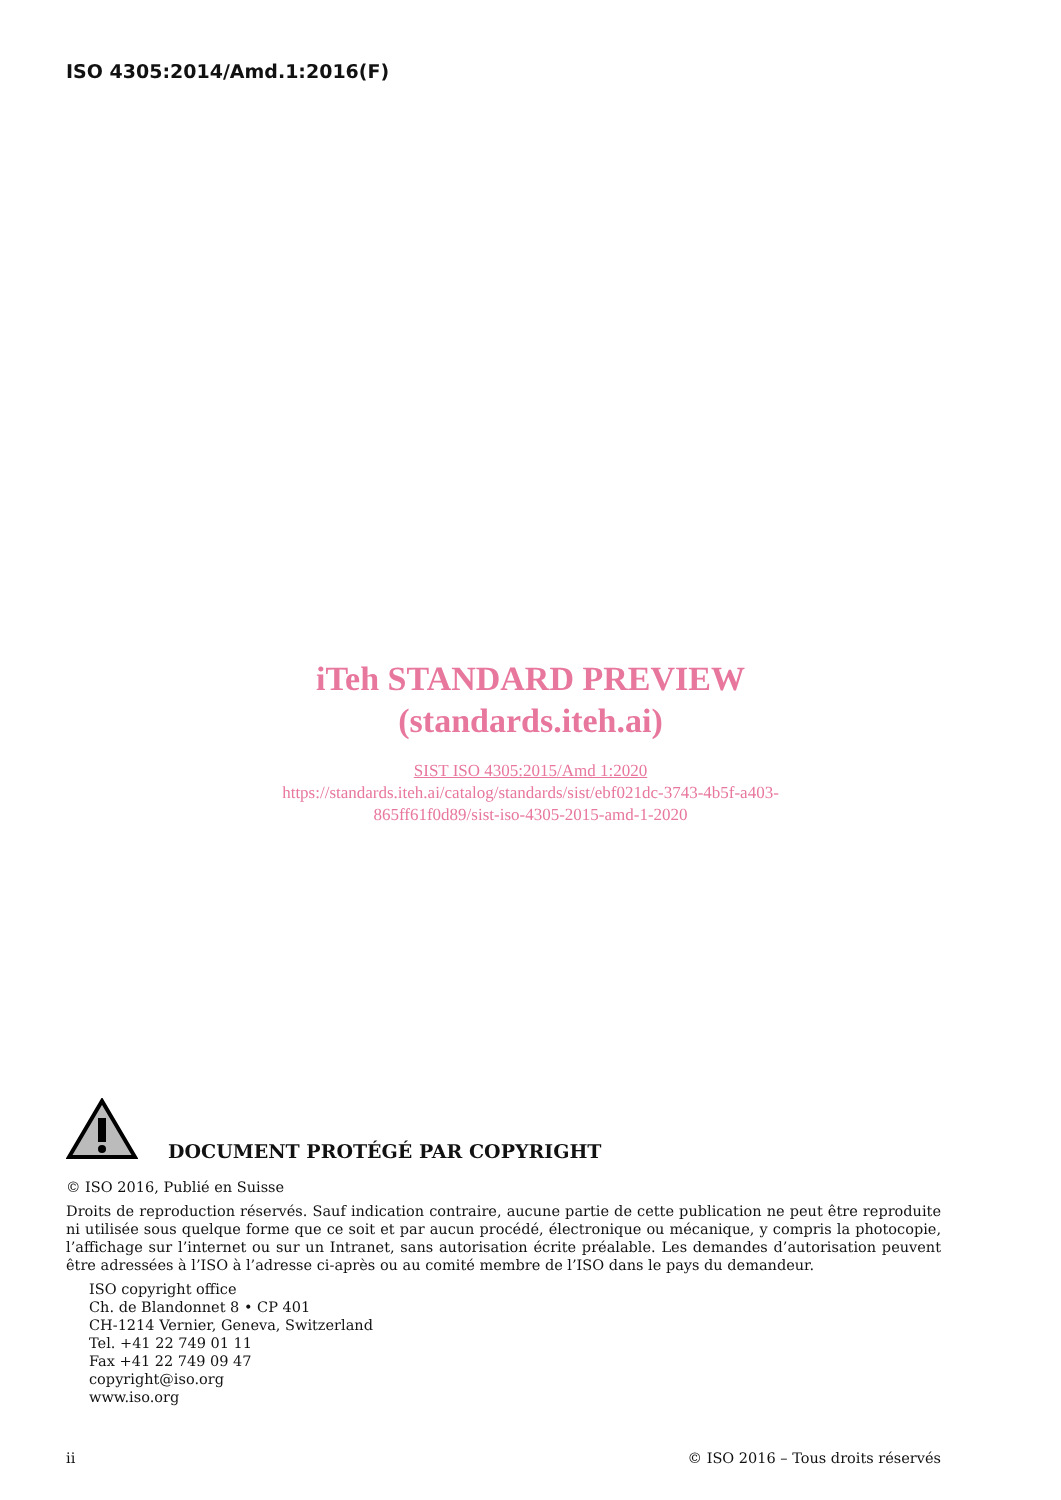ISO 4305:2014/Amd.1:2016(F)
iTeh STANDARD PREVIEW
(standards.iteh.ai)
SIST ISO 4305:2015/Amd 1:2020
https://standards.iteh.ai/catalog/standards/sist/ebf021dc-3743-4b5f-a403-
865ff61f0d89/sist-iso-4305-2015-amd-1-2020
DOCUMENT PROTÉGÉ PAR COPYRIGHT
© ISO 2016, Publié en Suisse
Droits de reproduction réservés. Sauf indication contraire, aucune partie de cette publication ne peut être reproduite ni utilisée sous quelque forme que ce soit et par aucun procédé, électronique ou mécanique, y compris la photocopie, l’affichage sur l’internet ou sur un Intranet, sans autorisation écrite préalable. Les demandes d’autorisation peuvent être adressées à l’ISO à l’adresse ci-après ou au comité membre de l’ISO dans le pays du demandeur.
ISO copyright office
Ch. de Blandonnet 8 • CP 401
CH-1214 Vernier, Geneva, Switzerland
Tel. +41 22 749 01 11
Fax +41 22 749 09 47
copyright@iso.org
www.iso.org
ii © ISO 2016 – Tous droits réservés